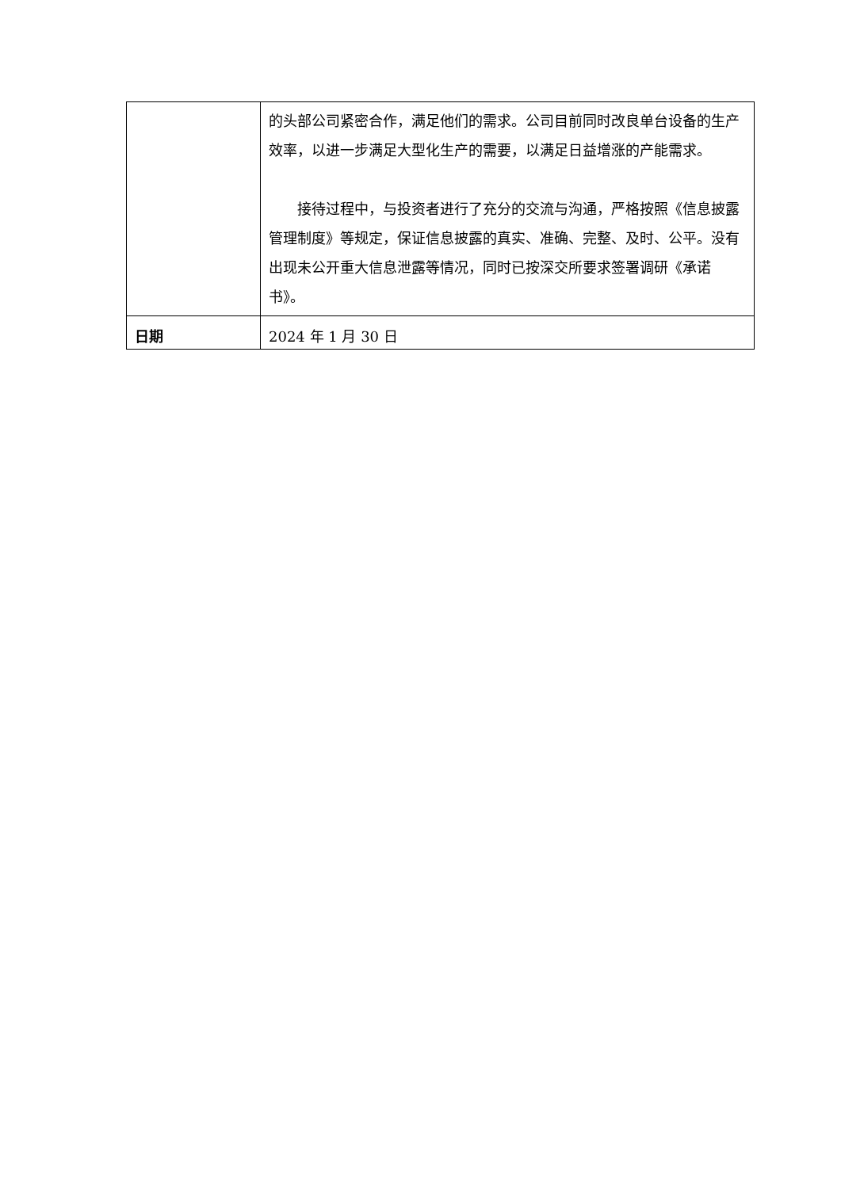| | 的头部公司紧密合作，满足他们的需求。公司目前同时改良单台设备的生产效率，以进一步满足大型化生产的需要，以满足日益增涨的产能需求。 接待过程中，与投资者进行了充分的交流与沟通，严格按照《信息披露管理制度》等规定，保证信息披露的真实、准确、完整、及时、公平。没有出现未公开重大信息泄露等情况，同时已按深交所要求签署调研《承诺书》。 |
| 日期 | 2024 年 1 月 30 日 |